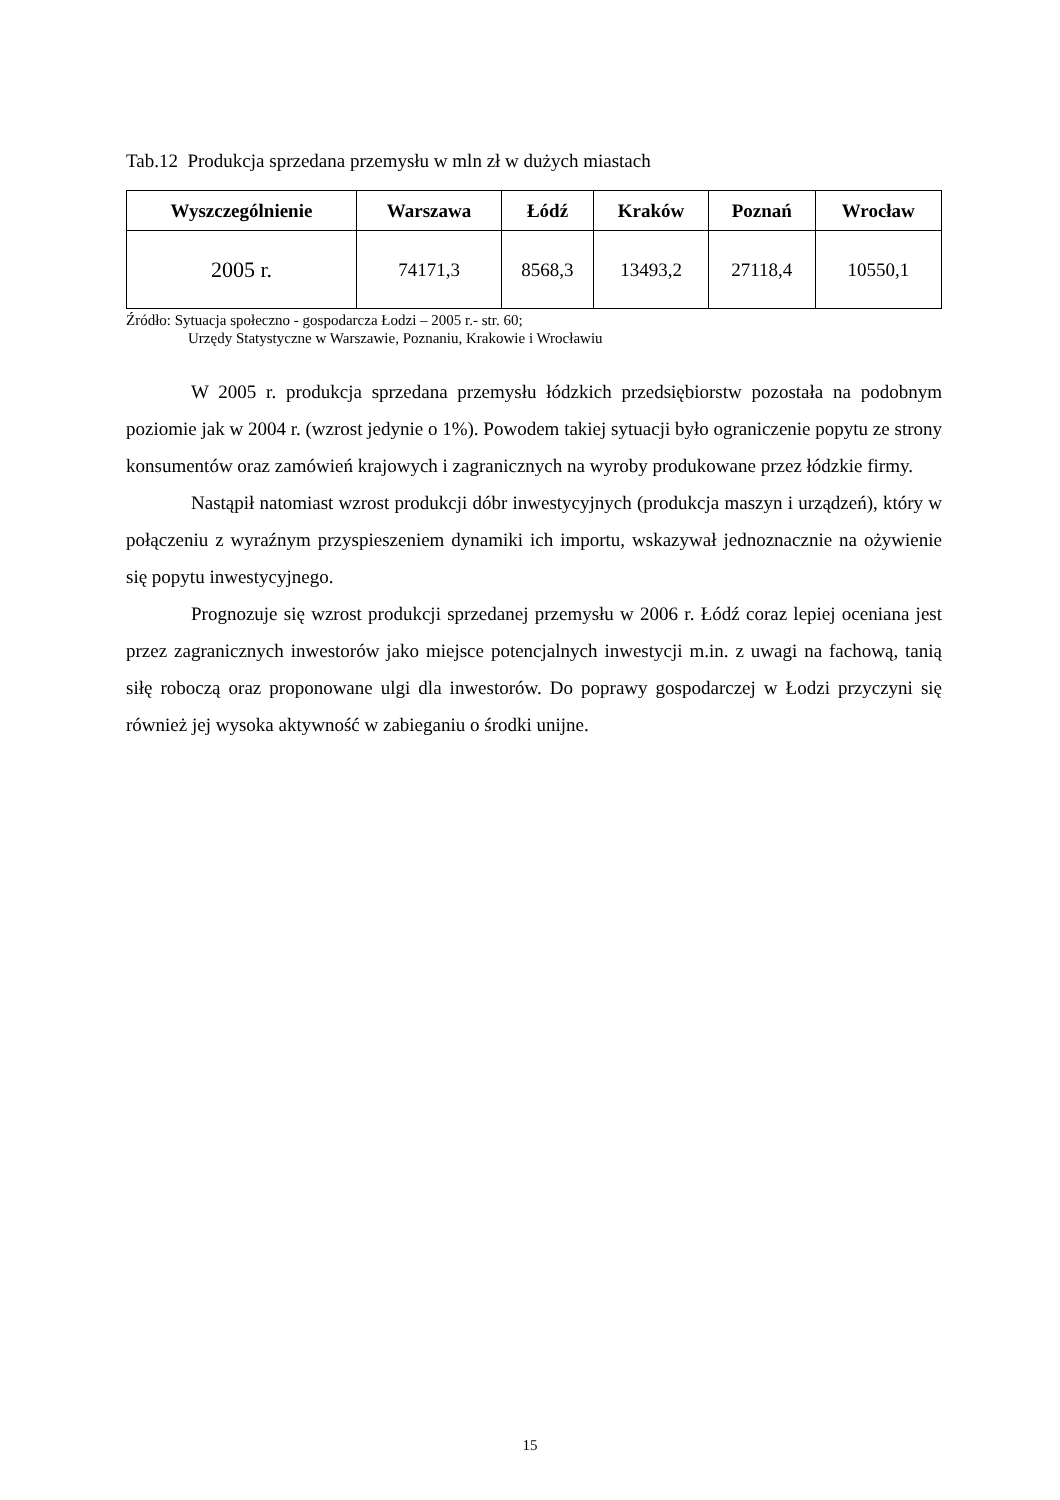Tab.12 Produkcja sprzedana przemysłu w mln zł w dużych miastach
| Wyszczególnienie | Warszawa | Łódź | Kraków | Poznań | Wrocław |
| --- | --- | --- | --- | --- | --- |
| 2005 r. | 74171,3 | 8568,3 | 13493,2 | 27118,4 | 10550,1 |
Źródło: Sytuacja społeczno - gospodarcza Łodzi – 2005 r.- str. 60;
Urzędy Statystyczne w Warszawie, Poznaniu, Krakowie i Wrocławiu
W 2005 r. produkcja sprzedana przemysłu łódzkich przedsiębiorstw pozostała na podobnym poziomie jak w 2004 r. (wzrost jedynie o 1%). Powodem takiej sytuacji było ograniczenie popytu ze strony konsumentów oraz zamówień krajowych i zagranicznych na wyroby produkowane przez łódzkie firmy.
Nastąpił natomiast wzrost produkcji dóbr inwestycyjnych (produkcja maszyn i urządzeń), który w połączeniu z wyraźnym przyspieszeniem dynamiki ich importu, wskazywał jednoznacznie na ożywienie się popytu inwestycyjnego.
Prognozuje się wzrost produkcji sprzedanej przemysłu w 2006 r. Łódź coraz lepiej oceniana jest przez zagranicznych inwestorów jako miejsce potencjalnych inwestycji m.in. z uwagi na fachową, tanią siłę roboczą oraz proponowane ulgi dla inwestorów. Do poprawy gospodarczej w Łodzi przyczyni się również jej wysoka aktywność w zabieganiu o środki unijne.
15